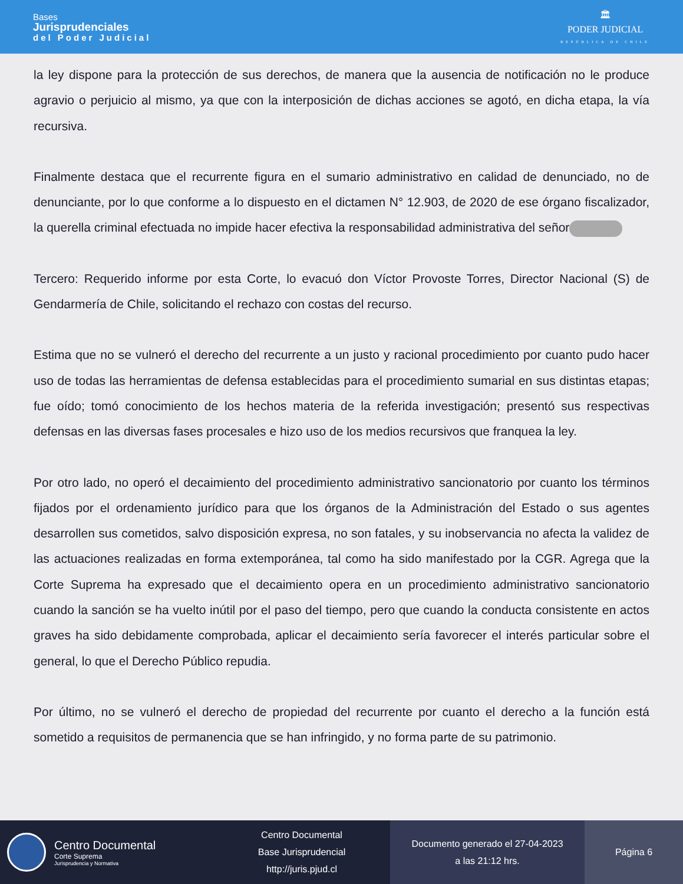Bases
Jurisprudenciales
del Poder Judicial
🏛
PODER JUDICIAL
REPÚBLICA DE CHILE
la ley dispone para la protección de sus derechos, de manera que la ausencia de notificación no le produce agravio o perjuicio al mismo, ya que con la interposición de dichas acciones se agotó, en dicha etapa, la vía recursiva.
Finalmente destaca que el recurrente figura en el sumario administrativo en calidad de denunciado, no de denunciante, por lo que conforme a lo dispuesto en el dictamen N° 12.903, de 2020 de ese órgano fiscalizador, la querella criminal efectuada no impide hacer efectiva la responsabilidad administrativa del señor
Tercero: Requerido informe por esta Corte, lo evacuó don Víctor Provoste Torres, Director Nacional (S) de Gendarmería de Chile, solicitando el rechazo con costas del recurso.
Estima que no se vulneró el derecho del recurrente a un justo y racional procedimiento por cuanto pudo hacer uso de todas las herramientas de defensa establecidas para el procedimiento sumarial en sus distintas etapas; fue oído; tomó conocimiento de los hechos materia de la referida investigación; presentó sus respectivas defensas en las diversas fases procesales e hizo uso de los medios recursivos que franquea la ley.
Por otro lado, no operó el decaimiento del procedimiento administrativo sancionatorio por cuanto los términos fijados por el ordenamiento jurídico para que los órganos de la Administración del Estado o sus agentes desarrollen sus cometidos, salvo disposición expresa, no son fatales, y su inobservancia no afecta la validez de las actuaciones realizadas en forma extemporánea, tal como ha sido manifestado por la CGR. Agrega que la Corte Suprema ha expresado que el decaimiento opera en un procedimiento administrativo sancionatorio cuando la sanción se ha vuelto inútil por el paso del tiempo, pero que cuando la conducta consistente en actos graves ha sido debidamente comprobada, aplicar el decaimiento sería favorecer el interés particular sobre el general, lo que el Derecho Público repudia.
Por último, no se vulneró el derecho de propiedad del recurrente por cuanto el derecho a la función está sometido a requisitos de permanencia que se han infringido, y no forma parte de su patrimonio.
Centro Documental
Corte Suprema
Jurisprudencia y Normativa
Centro Documental
Base Jurisprudencial
http://juris.pjud.cl
Documento generado el 27-04-2023
a las 21:12 hrs.
Página 6